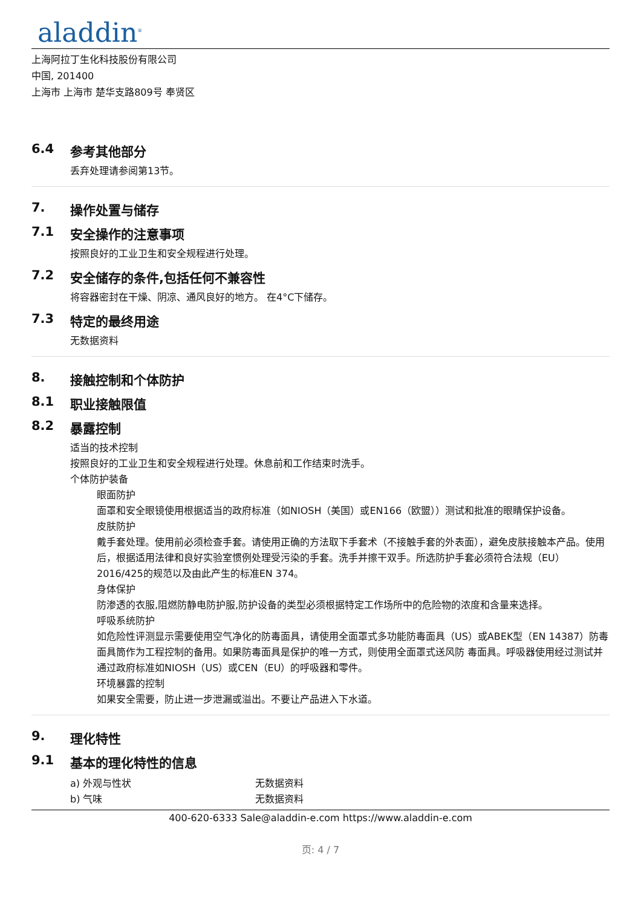aladdin<sup>®</sup>
上海阿拉丁生化科技股份有限公司
中国, 201400
上海市 上海市 楚华支路809号 奉贤区
6.4 参考其他部分
丢弃处理请参阅第13节。
7. 操作处置与储存
7.1 安全操作的注意事项
按照良好的工业卫生和安全规程进行处理。
7.2 安全储存的条件,包括任何不兼容性
将容器密封在干燥、阴凉、通风良好的地方。 在4°C下储存。
7.3 特定的最终用途
无数据资料
8. 接触控制和个体防护
8.1 职业接触限值
8.2 暴露控制
适当的技术控制
按照良好的工业卫生和安全规程进行处理。休息前和工作结束时洗手。
个体防护装备
眼面防护
面罩和安全眼镜使用根据适当的政府标准（如NIOSH（美国）或EN166（欧盟））测试和批准的眼睛保护设备。
皮肤防护
戴手套处理。使用前必须检查手套。请使用正确的方法取下手套术（不接触手套的外表面），避免皮肤接触本产品。使用后，根据适用法律和良好实验室惯例处理受污染的手套。洗手并擦干双手。所选防护手套必须符合法规（EU）2016/425的规范以及由此产生的标准EN 374。
身体保护
防渗透的衣服,阻燃防静电防护服,防护设备的类型必须根据特定工作场所中的危险物的浓度和含量来选择。
呼吸系统防护
如危险性评测显示需要使用空气净化的防毒面具，请使用全面罩式多功能防毒面具（US）或ABEK型（EN 14387）防毒面具筒作为工程控制的备用。如果防毒面具是保护的唯一方式，则使用全面罩式送风防 毒面具。呼吸器使用经过测试并通过政府标准如NIOSH（US）或CEN（EU）的呼吸器和零件。
环境暴露的控制
如果安全需要，防止进一步泄漏或溢出。不要让产品进入下水道。
9. 理化特性
9.1 基本的理化特性的信息
| a) 外观与性状 | 无数据资料 |
| b) 气味 | 无数据资料 |
400-620-6333 Sale@aladdin-e.com https://www.aladdin-e.com
页: 4 / 7